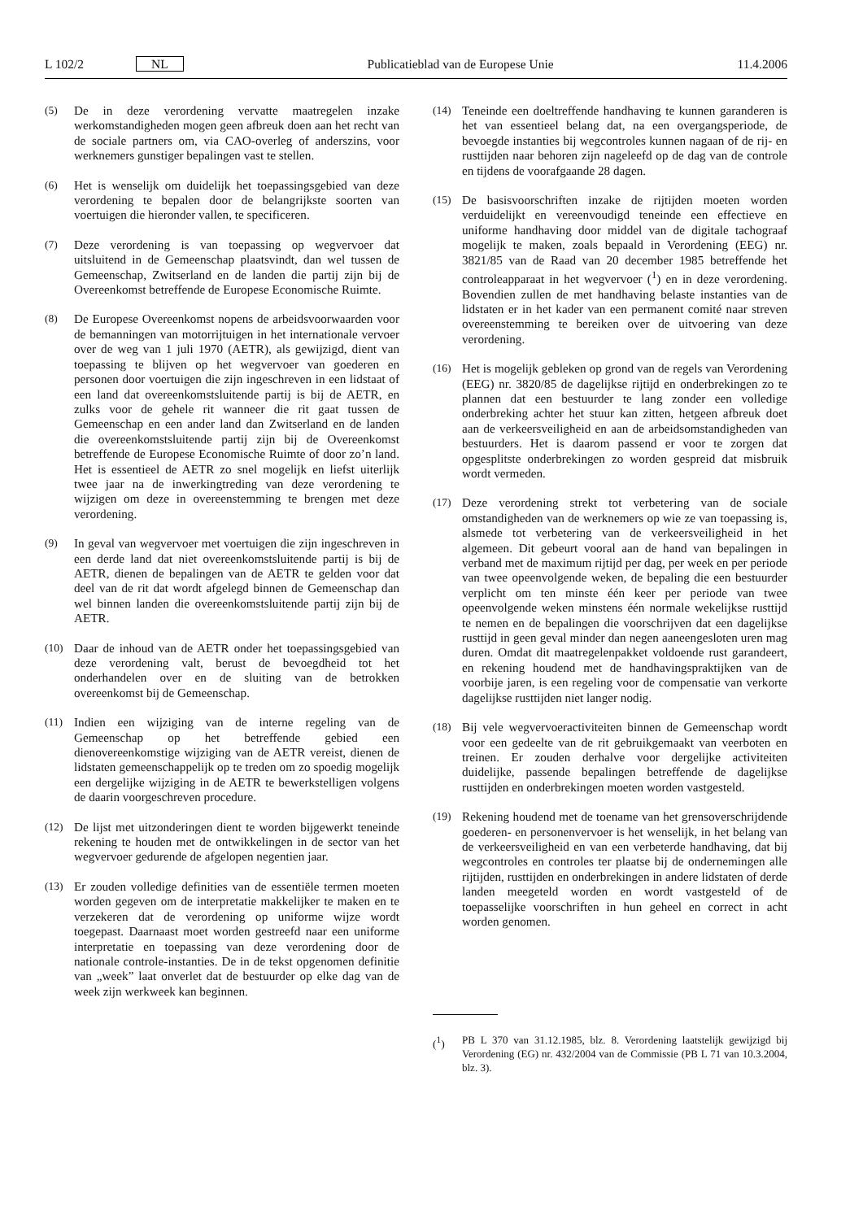L 102/2 NL Publicatieblad van de Europese Unie 11.4.2006
(5) De in deze verordening vervatte maatregelen inzake werkomstandigheden mogen geen afbreuk doen aan het recht van de sociale partners om, via CAO-overleg of anderszins, voor werknemers gunstiger bepalingen vast te stellen.
(6) Het is wenselijk om duidelijk het toepassingsgebied van deze verordening te bepalen door de belangrijkste soorten van voertuigen die hieronder vallen, te specificeren.
(7) Deze verordening is van toepassing op wegvervoer dat uitsluitend in de Gemeenschap plaatsvindt, dan wel tussen de Gemeenschap, Zwitserland en de landen die partij zijn bij de Overeenkomst betreffende de Europese Economische Ruimte.
(8) De Europese Overeenkomst nopens de arbeidsvoorwaarden voor de bemanningen van motorrijtuigen in het internationale vervoer over de weg van 1 juli 1970 (AETR), als gewijzigd, dient van toepassing te blijven op het wegvervoer van goederen en personen door voertuigen die zijn ingeschreven in een lidstaat of een land dat overeenkomstsluitende partij is bij de AETR, en zulks voor de gehele rit wanneer die rit gaat tussen de Gemeenschap en een ander land dan Zwitserland en de landen die overeenkomstsluitende partij zijn bij de Overeenkomst betreffende de Europese Economische Ruimte of door zo’n land. Het is essentieel de AETR zo snel mogelijk en liefst uiterlijk twee jaar na de inwerkingtreding van deze verordening te wijzigen om deze in overeenstemming te brengen met deze verordening.
(9) In geval van wegvervoer met voertuigen die zijn ingeschreven in een derde land dat niet overeenkomstsluitende partij is bij de AETR, dienen de bepalingen van de AETR te gelden voor dat deel van de rit dat wordt afgelegd binnen de Gemeenschap dan wel binnen landen die overeenkomstsluitende partij zijn bij de AETR.
(10) Daar de inhoud van de AETR onder het toepassingsgebied van deze verordening valt, berust de bevoegdheid tot het onderhandelen over en de sluiting van de betrokken overeenkomst bij de Gemeenschap.
(11) Indien een wijziging van de interne regeling van de Gemeenschap op het betreffende gebied een dienovereenkomstige wijziging van de AETR vereist, dienen de lidstaten gemeenschappelijk op te treden om zo spoedig mogelijk een dergelijke wijziging in de AETR te bewerkstelligen volgens de daarin voorgeschreven procedure.
(12) De lijst met uitzonderingen dient te worden bijgewerkt teneinde rekening te houden met de ontwikkelingen in de sector van het wegvervoer gedurende de afgelopen negentien jaar.
(13) Er zouden volledige definities van de essentiële termen moeten worden gegeven om de interpretatie makkelijker te maken en te verzekeren dat de verordening op uniforme wijze wordt toegepast. Daarnaast moet worden gestreefd naar een uniforme interpretatie en toepassing van deze verordening door de nationale controle-instanties. De in de tekst opgenomen definitie van „week” laat onverlet dat de bestuurder op elke dag van de week zijn werkweek kan beginnen.
(14) Teneinde een doeltreffende handhaving te kunnen garanderen is het van essentieel belang dat, na een overgangsperiode, de bevoegde instanties bij wegcontroles kunnen nagaan of de rij- en rusttijden naar behoren zijn nageleefd op de dag van de controle en tijdens de voorafgaande 28 dagen.
(15) De basisvoorschriften inzake de rijtijden moeten worden verduidelijkt en vereenvoudigd teneinde een effectieve en uniforme handhaving door middel van de digitale tachograaf mogelijk te maken, zoals bepaald in Verordening (EEG) nr. 3821/85 van de Raad van 20 december 1985 betreffende het controleapparaat in het wegvervoer (<sup>1</sup>) en in deze verordening. Bovendien zullen de met handhaving belaste instanties van de lidstaten er in het kader van een permanent comité naar streven overeenstemming te bereiken over de uitvoering van deze verordening.
(16) Het is mogelijk gebleken op grond van de regels van Verordening (EEG) nr. 3820/85 de dagelijkse rijtijd en onderbrekingen zo te plannen dat een bestuurder te lang zonder een volledige onderbreking achter het stuur kan zitten, hetgeen afbreuk doet aan de verkeersveiligheid en aan de arbeidsomstandigheden van bestuurders. Het is daarom passend er voor te zorgen dat opgesplitste onderbrekingen zo worden gespreid dat misbruik wordt vermeden.
(17) Deze verordening strekt tot verbetering van de sociale omstandigheden van de werknemers op wie ze van toepassing is, alsmede tot verbetering van de verkeersveiligheid in het algemeen. Dit gebeurt vooral aan de hand van bepalingen in verband met de maximum rijtijd per dag, per week en per periode van twee opeenvolgende weken, de bepaling die een bestuurder verplicht om ten minste één keer per periode van twee opeenvolgende weken minstens één normale wekelijkse rusttijd te nemen en de bepalingen die voorschrijven dat een dagelijkse rusttijd in geen geval minder dan negen aaneengesloten uren mag duren. Omdat dit maatregelenpakket voldoende rust garandeert, en rekening houdend met de handhavingspraktijken van de voorbije jaren, is een regeling voor de compensatie van verkorte dagelijkse rusttijden niet langer nodig.
(18) Bij vele wegvervoeractiviteiten binnen de Gemeenschap wordt voor een gedeelte van de rit gebruikgemaakt van veerboten en treinen. Er zouden derhalve voor dergelijke activiteiten duidelijke, passende bepalingen betreffende de dagelijkse rusttijden en onderbrekingen moeten worden vastgesteld.
(19) Rekening houdend met de toename van het grensoverschrijdende goederen- en personenvervoer is het wenselijk, in het belang van de verkeersveiligheid en van een verbeterde handhaving, dat bij wegcontroles en controles ter plaatse bij de ondernemingen alle rijtijden, rusttijden en onderbrekingen in andere lidstaten of derde landen meegeteld worden en wordt vastgesteld of de toepasselijke voorschriften in hun geheel en correct in acht worden genomen.
(<sup>1</sup>) PB L 370 van 31.12.1985, blz. 8. Verordening laatstelijk gewijzigd bij Verordening (EG) nr. 432/2004 van de Commissie (PB L 71 van 10.3.2004, blz. 3).